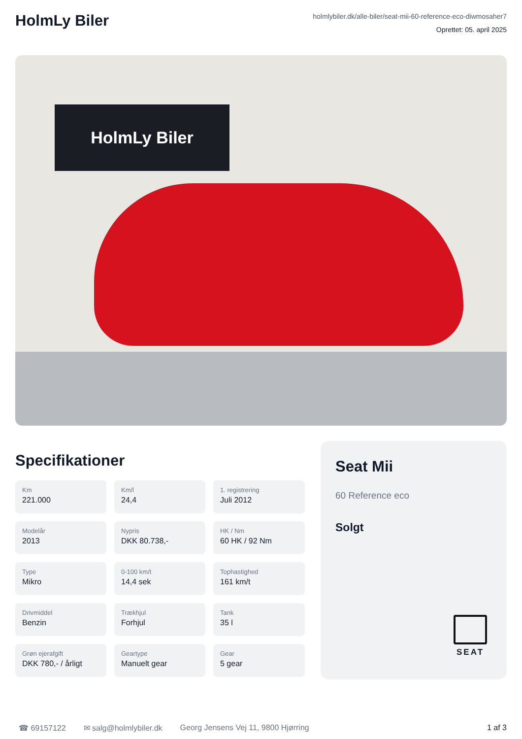HolmLy Biler
holmlybiler.dk/alle-biler/seat-mii-60-reference-eco-diwmosaher7
Oprettet: 05. april 2025
HolmLy Biler
Specifikationer
Km
221.000
Km/l
24,4
1. registrering
Juli 2012
Modelår
2013
Nypris
DKK 80.738,-
HK / Nm
60 HK / 92 Nm
Type
Mikro
0-100 km/t
14,4 sek
Tophastighed
161 km/t
Drivmiddel
Benzin
Trækhjul
Forhjul
Tank
35 l
Grøn ejerafgift
DKK 780,- / årligt
Geartype
Manuelt gear
Gear
5 gear
Seat Mii
60 Reference eco
Solgt
SEAT
☎ 69157122 ✉ salg@holmlybiler.dk Georg Jensens Vej 11, 9800 Hjørring 1 af 3